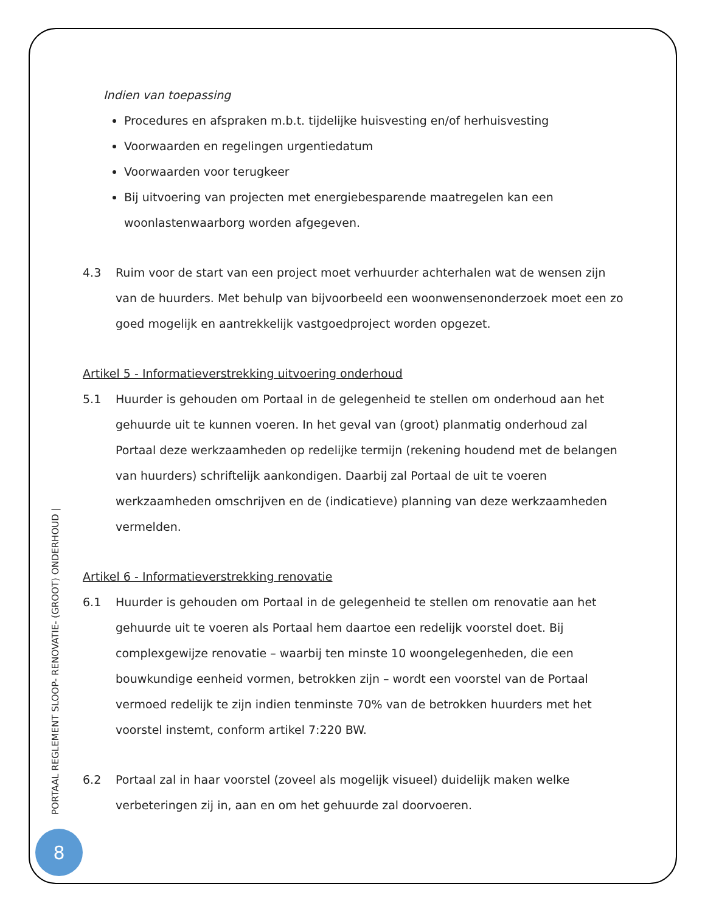Indien van toepassing
Procedures en afspraken m.b.t. tijdelijke huisvesting en/of herhuisvesting
Voorwaarden en regelingen urgentiedatum
Voorwaarden voor terugkeer
Bij uitvoering van projecten met energiebesparende maatregelen kan een woonlastenwaarborg worden afgegeven.
4.3 Ruim voor de start van een project moet verhuurder achterhalen wat de wensen zijn van de huurders. Met behulp van bijvoorbeeld een woonwensenonderzoek moet een zo goed mogelijk en aantrekkelijk vastgoedproject worden opgezet.
Artikel 5 - Informatieverstrekking uitvoering onderhoud
5.1 Huurder is gehouden om Portaal in de gelegenheid te stellen om onderhoud aan het gehuurde uit te kunnen voeren. In het geval van (groot) planmatig onderhoud zal Portaal deze werkzaamheden op redelijke termijn (rekening houdend met de belangen van huurders) schriftelijk aankondigen. Daarbij zal Portaal de uit te voeren werkzaamheden omschrijven en de (indicatieve) planning van deze werkzaamheden vermelden.
Artikel 6 - Informatieverstrekking renovatie
6.1 Huurder is gehouden om Portaal in de gelegenheid te stellen om renovatie aan het gehuurde uit te voeren als Portaal hem daartoe een redelijk voorstel doet. Bij complexgewijze renovatie – waarbij ten minste 10 woongelegenheden, die een bouwkundige eenheid vormen, betrokken zijn – wordt een voorstel van de Portaal vermoed redelijk te zijn indien tenminste 70% van de betrokken huurders met het voorstel instemt, conform artikel 7:220 BW.
6.2 Portaal zal in haar voorstel (zoveel als mogelijk visueel) duidelijk maken welke verbeteringen zij in, aan en om het gehuurde zal doorvoeren.
PORTAAL REGLEMENT SLOOP- RENOVATIE- (GROOT) ONDERHOUD |
8